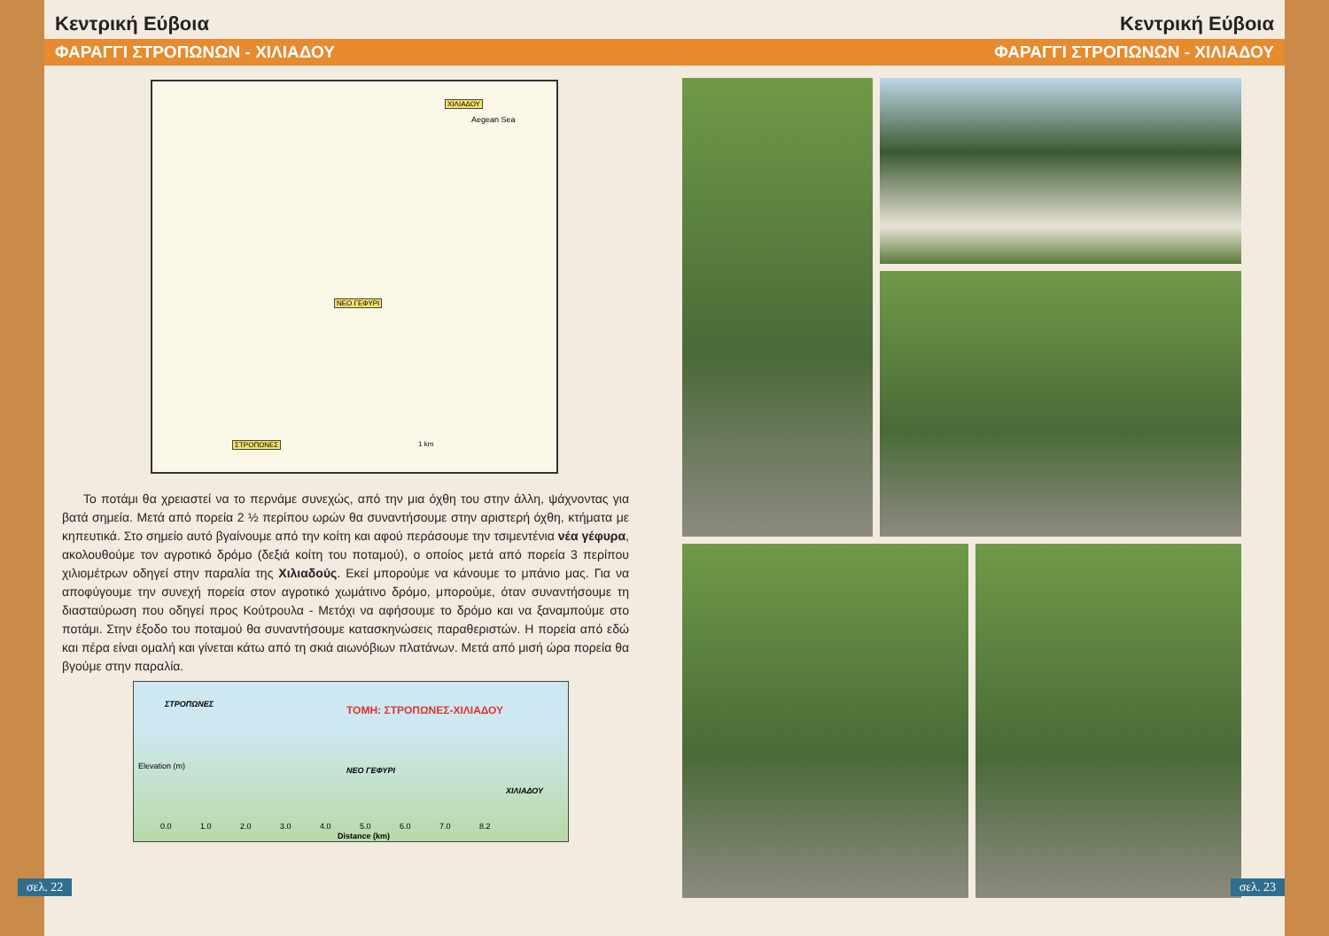Κεντρική Εύβοια
ΦΑΡΑΓΓΙ ΣΤΡΟΠΩΝΩΝ - ΧΙΛΙΑΔΟΥ
ΧΙΛΙΑΔΟΥ
Aegean Sea
ΝΕΟ ΓΕΦΥΡΙ
ΣΤΡΟΠΩΝΕΣ 1 km
Το ποτάμι θα χρειαστεί να το περνάμε συνεχώς, από την μια όχθη του στην άλλη, ψάχνοντας για βατά σημεία. Μετά από πορεία 2 ½ περίπου ωρών θα συναντήσουμε στην αριστερή όχθη, κτήματα με κηπευτικά. Στο σημείο αυτό βγαίνουμε από την κοίτη και αφού περάσουμε την τσιμεντένια νέα γέφυρα, ακολουθούμε τον αγροτικό δρόμο (δεξιά κοίτη του ποταμού), ο οποίος μετά από πορεία 3 περίπου χιλιομέτρων οδηγεί στην παραλία της Χιλιαδούς. Εκεί μπορούμε να κάνουμε το μπάνιο μας. Για να αποφύγουμε την συνεχή πορεία στον αγροτικό χωμάτινο δρόμο, μπορούμε, όταν συναντήσουμε τη διασταύρωση που οδηγεί προς Κούτρουλα - Μετόχι να αφήσουμε το δρόμο και να ξαναμπούμε στο ποτάμι. Στην έξοδο του ποταμού θα συναντήσουμε κατασκηνώσεις παραθεριστών. Η πορεία από εδώ και πέρα είναι ομαλή και γίνεται κάτω από τη σκιά αιωνόβιων πλατάνων. Μετά από μισή ώρα πορεία θα βγούμε στην παραλία.
ΣΤΡΟΠΩΝΕΣ ΤΟΜΗ: ΣΤΡΟΠΩΝΕΣ-ΧΙΛΙΑΔΟΥ
Elevation (m) ΝΕΟ ΓΕΦΥΡΙ
ΧΙΛΙΑΔΟΥ
0.0 1.0 2.0 3.0 4.0 5.0 6.0 7.0 8.2
Distance (km)
σελ. 22
Κεντρική Εύβοια
ΦΑΡΑΓΓΙ ΣΤΡΟΠΩΝΩΝ - ΧΙΛΙΑΔΟΥ
σελ. 23